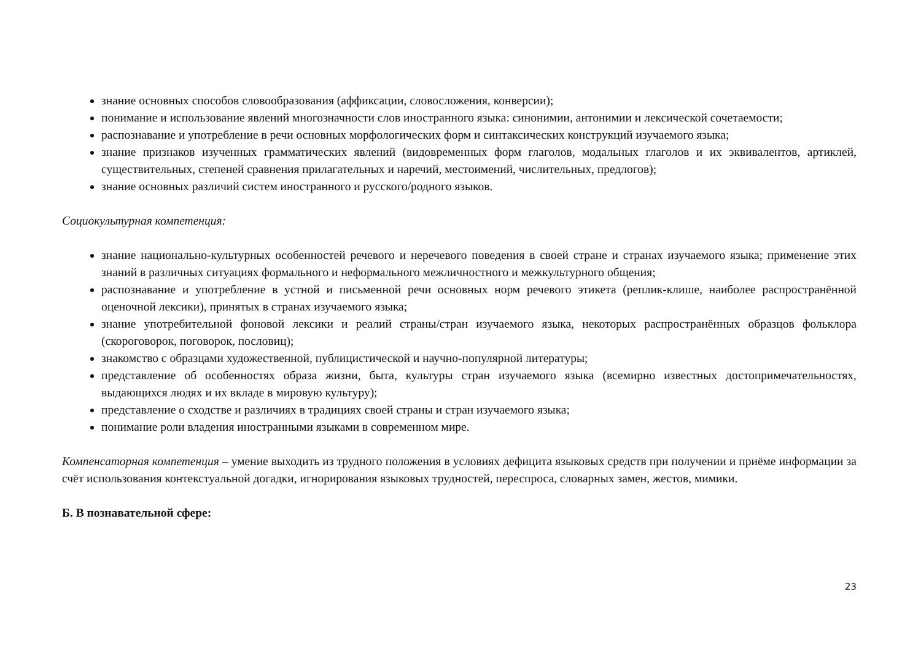знание основных способов словообразования (аффиксации, словосложения, конверсии);
понимание и использование явлений многозначности слов иностранного языка: синонимии, антонимии и лексической сочетаемости;
распознавание и употребление в речи основных морфологических форм и синтаксических конструкций изучаемого языка;
знание признаков изученных грамматических явлений (видовременных форм глаголов, модальных глаголов и их эквивалентов, артиклей, существительных, степеней сравнения прилагательных и наречий, местоимений, числительных, предлогов);
знание основных различий систем иностранного и русского/родного языков.
Социокультурная компетенция:
знание национально-культурных особенностей речевого и неречевого поведения в своей стране и странах изучаемого языка; применение этих знаний в различных ситуациях формального и неформального межличностного и межкультурного общения;
распознавание и употребление в устной и письменной речи основных норм речевого этикета (реплик-клише, наиболее распространённой оценочной лексики), принятых в странах изучаемого языка;
знание употребительной фоновой лексики и реалий страны/стран изучаемого языка, некоторых распространённых образцов фольклора (скороговорок, поговорок, пословиц);
знакомство с образцами художественной, публицистической и научно-популярной литературы;
представление об особенностях образа жизни, быта, культуры стран изучаемого языка (всемирно известных достопримечательностях, выдающихся людях и их вкладе в мировую культуру);
представление о сходстве и различиях в традициях своей страны и стран изучаемого языка;
понимание роли владения иностранными языками в современном мире.
Компенсаторная компетенция – умение выходить из трудного положения в условиях дефицита языковых средств при получении и приёме информации за счёт использования контекстуальной догадки, игнорирования языковых трудностей, переспроса, словарных замен, жестов, мимики.
Б. В познавательной сфере:
23